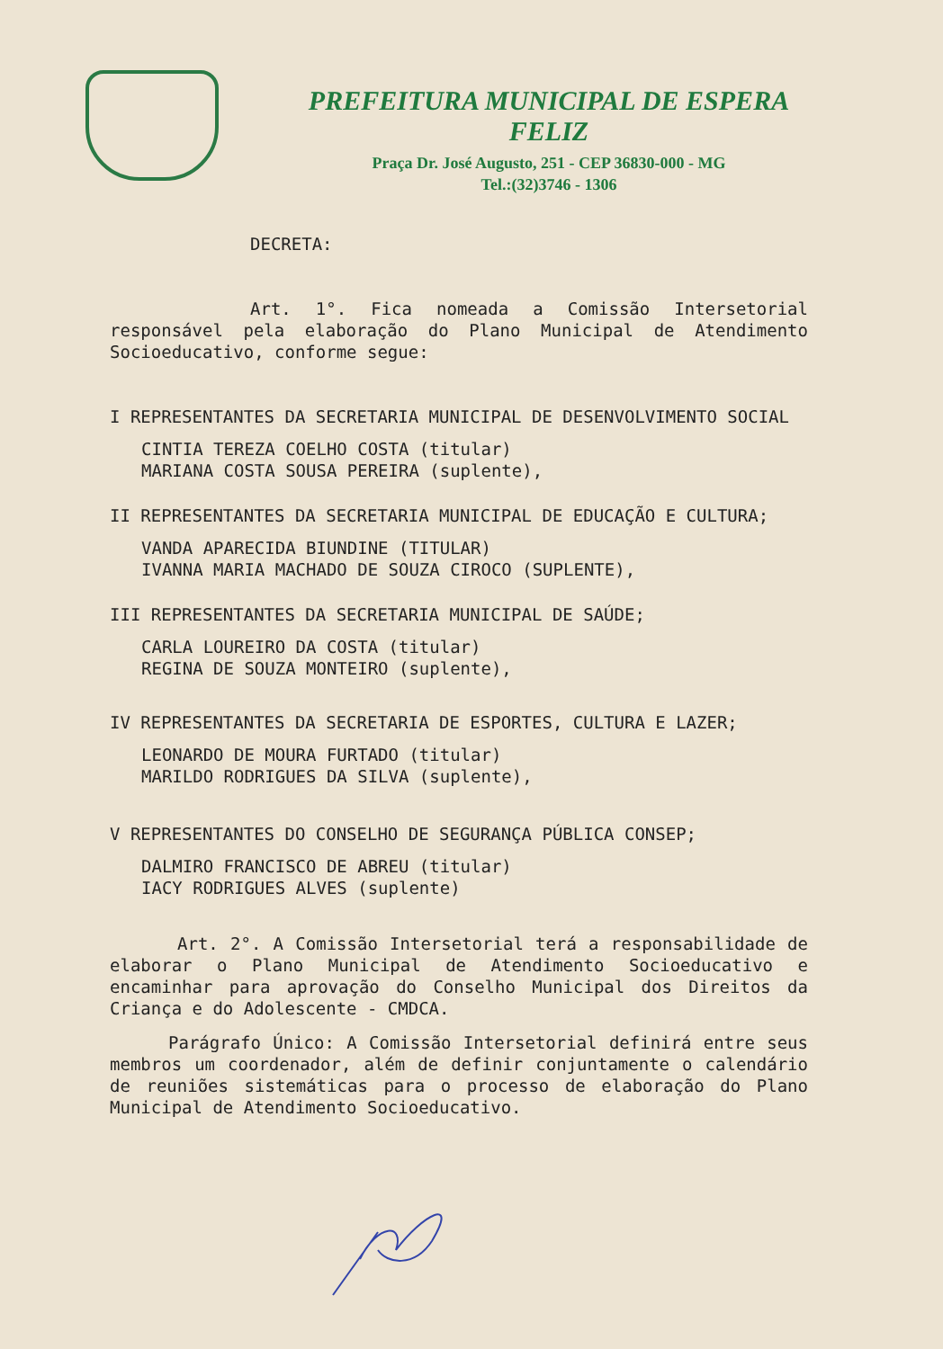PREFEITURA MUNICIPAL DE ESPERA FELIZ
Praça Dr. José Augusto, 251 - CEP 36830-000 - MG
Tel.:(32)3746 - 1306
DECRETA:
Art. 1°. Fica nomeada a Comissão Intersetorial responsável pela elaboração do Plano Municipal de Atendimento Socioeducativo, conforme segue:
I REPRESENTANTES DA SECRETARIA MUNICIPAL DE DESENVOLVIMENTO SOCIAL
CINTIA TEREZA COELHO COSTA (titular)
MARIANA COSTA SOUSA PEREIRA (suplente),
II REPRESENTANTES DA SECRETARIA MUNICIPAL DE EDUCAÇÃO E CULTURA;
VANDA APARECIDA BIUNDINE (TITULAR)
IVANNA MARIA MACHADO DE SOUZA CIROCO (SUPLENTE),
III REPRESENTANTES DA SECRETARIA MUNICIPAL DE SAÚDE;
CARLA LOUREIRO DA COSTA (titular)
REGINA DE SOUZA MONTEIRO (suplente),
IV REPRESENTANTES DA SECRETARIA DE ESPORTES, CULTURA E LAZER;
LEONARDO DE MOURA FURTADO (titular)
MARILDO RODRIGUES DA SILVA (suplente),
V REPRESENTANTES DO CONSELHO DE SEGURANÇA PÚBLICA CONSEP;
DALMIRO FRANCISCO DE ABREU (titular)
IACY RODRIGUES ALVES (suplente)
Art. 2°. A Comissão Intersetorial terá a responsabilidade de elaborar o Plano Municipal de Atendimento Socioeducativo e encaminhar para aprovação do Conselho Municipal dos Direitos da Criança e do Adolescente - CMDCA.
Parágrafo Único: A Comissão Intersetorial definirá entre seus membros um coordenador, além de definir conjuntamente o calendário de reuniões sistemáticas para o processo de elaboração do Plano Municipal de Atendimento Socioeducativo.